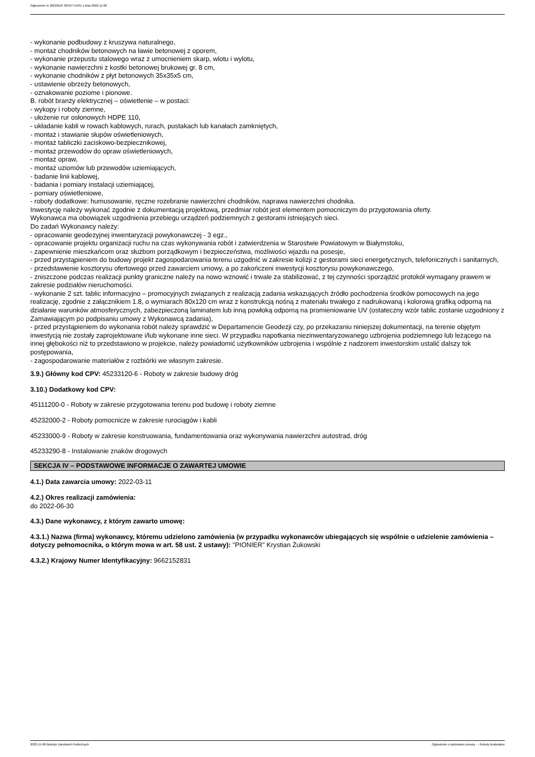Ogłoszenie nr 2022/BZP 00427714/01 z dnia 2022-11-08
- wykonanie podbudowy z kruszywa naturalnego,
- montaż chodników betonowych na ławie betonowej z oporem,
- wykonanie przepustu stalowego wraz z umocnieniem skarp, wlotu i wylotu,
- wykonanie nawierzchni z kostki betonowej brukowej gr. 8 cm,
- wykonanie chodników z płyt betonowych 35x35x5 cm,
- ustawienie obrzeży betonowych,
- oznakowanie poziome i pionowe.
B. robót branży elektrycznej – oświetlenie – w postaci:
- wykopy i roboty ziemne,
- ułożenie rur osłonowych HDPE 110,
- układanie kabli w rowach kablowych, rurach, pustakach lub kanałach zamkniętych,
- montaż i stawianie słupów oświetleniowych,
- montaż tabliczki zaciskowo-bezpiecznikowej,
- montaż przewodów do opraw oświetleniowych,
- montaż opraw,
- montaż uziomów lub przewodów uziemiających,
- badanie linii kablowej,
- badania i pomiary instalacji uziemiającej,
- pomiary oświetleniowe,
- roboty dodatkowe: humusowanie, ręczne rozebranie nawierzchni chodników, naprawa nawierzchni chodnika.
Inwestycję należy wykonać zgodnie z dokumentacją projektową, przedmiar robót jest elementem pomocniczym do przygotowania oferty.
Wykonawca ma obowiązek uzgodnienia przebiegu urządzeń podziemnych z gestorami istniejących sieci.
Do zadań Wykonawcy należy:
- opracowanie geodezyjnej inwentaryzacji powykonawczej - 3 egz.,
- opracowanie projektu organizacji ruchu na czas wykonywania robót i zatwierdzenia w Starostwie Powiatowym w Białymstoku,
- zapewnienie mieszkańcom oraz służbom porządkowym i bezpieczeństwa, możliwości wjazdu na posesje,
- przed przystąpieniem do budowy projekt zagospodarowania terenu uzgodnić w zakresie kolizji z gestorami sieci energetycznych, telefonicznych i sanitarnych,
- przedstawienie kosztorysu ofertowego przed zawarciem umowy, a po zakończeni inwestycji kosztorysu powykonawczego,
- zniszczone podczas realizacji punkty graniczne należy na nowo wznowić i trwale za stabilizować, z tej czynności sporządzić protokół wymagany prawem w zakresie podziałów nieruchomości.
- wykonanie 2 szt. tablic informacyjno – promocyjnych związanych z realizacją zadania wskazujących źródło pochodzenia środków pomocowych na jego realizację, zgodnie z załącznikiem 1.8, o wymiarach 80x120 cm wraz z konstrukcją nośną z materiału trwałego z nadrukowaną i kolorową grafiką odporną na działanie warunków atmosferycznych, zabezpieczoną laminatem lub inną powłoką odporną na promieniowanie UV (ostateczny wzór tablic zostanie uzgodniony z Zamawiającym po podpisaniu umowy z Wykonawcą zadania),
- przed przystąpieniem do wykonania robót należy sprawdzić w Departamencie Geodezji czy, po przekazaniu niniejszej dokumentacji, na terenie objętym inwestycją nie zostały zaprojektowane i/lub wykonane inne sieci. W przypadku napotkania niezinwentaryzowanego uzbrojenia podziemnego lub leżącego na innej głębokości niż to przedstawiono w projekcie, należy powiadomić użytkowników uzbrojenia i wspólnie z nadzorem inwestorskim ustalić dalszy tok postępowania,
- zagospodarowanie materiałów z rozbiórki we własnym zakresie.
3.9.) Główny kod CPV: 45233120-6 - Roboty w zakresie budowy dróg
3.10.) Dodatkowy kod CPV:
45111200-0 - Roboty w zakresie przygotowania terenu pod budowę i roboty ziemne
45232000-2 - Roboty pomocnicze w zakresie rurociągów i kabli
45233000-9 - Roboty w zakresie konstruowania, fundamentowania oraz wykonywania nawierzchni autostrad, dróg
45233290-8 - Instalowanie znaków drogowych
SEKCJA IV – PODSTAWOWE INFORMACJE O ZAWARTEJ UMOWIE
4.1.) Data zawarcia umowy: 2022-03-11
4.2.) Okres realizacji zamówienia:
do 2022-06-30
4.3.) Dane wykonawcy, z którym zawarto umowę:
4.3.1.) Nazwa (firma) wykonawcy, któremu udzielono zamówienia (w przypadku wykonawców ubiegających się wspólnie o udzielenie zamówienia – dotyczy pełnomocnika, o którym mowa w art. 58 ust. 2 ustawy): "PIONIER" Krystian Żukowski
4.3.2.) Krajowy Numer Identyfikacyjny: 9662152831
2022-11-08 Biuletyn Zamówień Publicznych Ogłoszenie o wykonaniu umowy - - Roboty budowlane